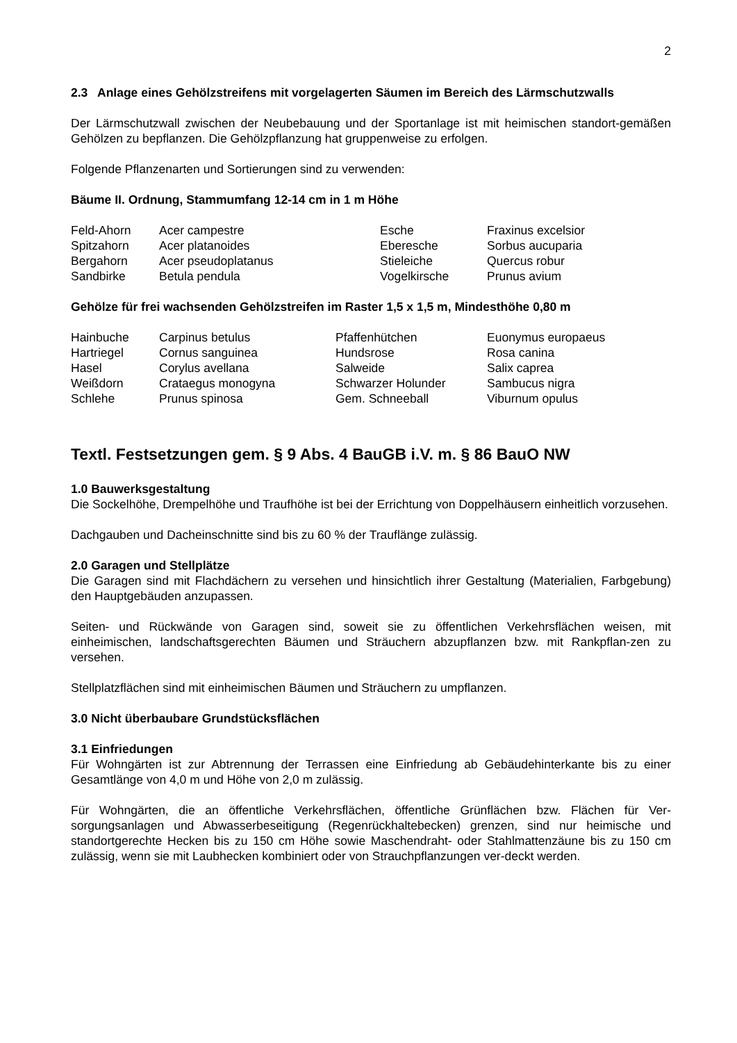2
2.3 Anlage eines Gehölzstreifens mit vorgelagerten Säumen im Bereich des Lärmschutzwalls
Der Lärmschutzwall zwischen der Neubebauung und der Sportanlage ist mit heimischen standort-gemäßen Gehölzen zu bepflanzen. Die Gehölzpflanzung hat gruppenweise zu erfolgen.
Folgende Pflanzenarten und Sortierungen sind zu verwenden:
Bäume II. Ordnung, Stammumfang 12-14 cm in 1 m Höhe
| Feld-Ahorn | Acer campestre | Esche | Fraxinus excelsior |
| Spitzahorn | Acer platanoides | Eberesche | Sorbus aucuparia |
| Bergahorn | Acer pseudoplatanus | Stieleiche | Quercus robur |
| Sandbirke | Betula pendula | Vogelkirsche | Prunus avium |
Gehölze für frei wachsenden Gehölzstreifen im Raster 1,5 x 1,5 m, Mindesthöhe 0,80 m
| Hainbuche | Carpinus betulus | Pfaffenhütchen | Euonymus europaeus |
| Hartriegel | Cornus sanguinea | Hundsrose | Rosa canina |
| Hasel | Corylus avellana | Salweide | Salix caprea |
| Weißdorn | Crataegus monogyna | Schwarzer Holunder | Sambucus nigra |
| Schlehe | Prunus spinosa | Gem. Schneeball | Viburnum opulus |
Textl. Festsetzungen gem. § 9 Abs. 4 BauGB i.V. m. § 86 BauO NW
1.0 Bauwerksgestaltung
Die Sockelhöhe, Drempelhöhe und Traufhöhe ist bei der Errichtung von Doppelhäusern einheitlich vorzusehen.
Dachgauben und Dacheinschnitte sind bis zu 60 % der Trauflänge zulässig.
2.0 Garagen und Stellplätze
Die Garagen sind mit Flachdächern zu versehen und hinsichtlich ihrer Gestaltung (Materialien, Farbgebung) den Hauptgebäuden anzupassen.
Seiten- und Rückwände von Garagen sind, soweit sie zu öffentlichen Verkehrsflächen weisen, mit einheimischen, landschaftsgerechten Bäumen und Sträuchern abzupflanzen bzw. mit Rankpflan-zen zu versehen.
Stellplatzflächen sind mit einheimischen Bäumen und Sträuchern zu umpflanzen.
3.0 Nicht überbaubare Grundstücksflächen
3.1 Einfriedungen
Für Wohngärten ist zur Abtrennung der Terrassen eine Einfriedung ab Gebäudehinterkante bis zu einer Gesamtlänge von 4,0 m und Höhe von 2,0 m zulässig.
Für Wohngärten, die an öffentliche Verkehrsflächen, öffentliche Grünflächen bzw. Flächen für Ver-sorgungsanlagen und Abwasserbeseitigung (Regenrückhaltebecken) grenzen, sind nur heimische und standortgerechte Hecken bis zu 150 cm Höhe sowie Maschendraht- oder Stahlmattenzäune bis zu 150 cm zulässig, wenn sie mit Laubhecken kombiniert oder von Strauchpflanzungen ver-deckt werden.